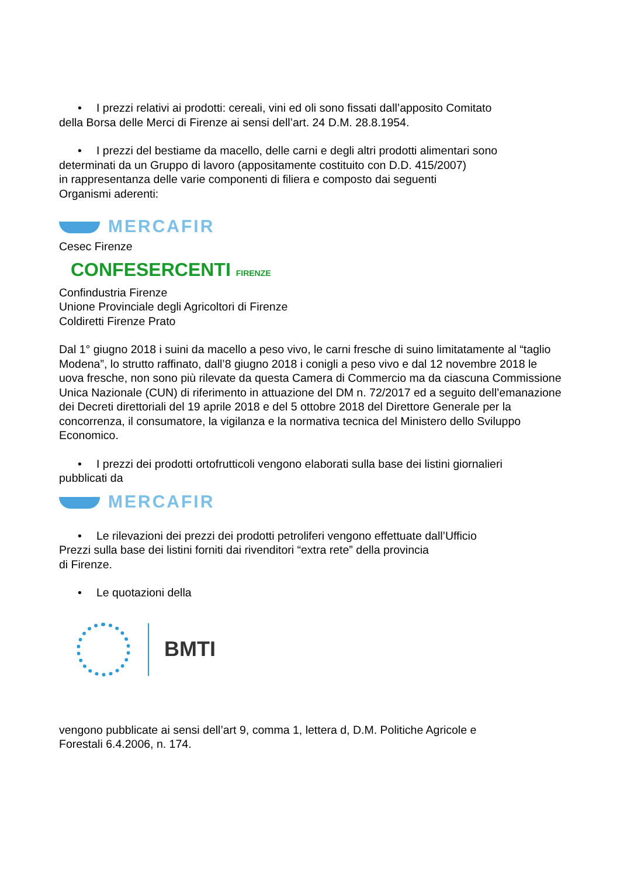• I prezzi relativi ai prodotti: cereali, vini ed oli sono fissati dall’apposito Comitato
della Borsa delle Merci di Firenze ai sensi dell’art. 24 D.M. 28.8.1954.
• I prezzi del bestiame da macello, delle carni e degli altri prodotti alimentari sono
determinati da un Gruppo di lavoro (appositamente costituito con D.D. 415/2007)
in rappresentanza delle varie componenti di filiera e composto dai seguenti
Organismi aderenti:
MERCAFIR
Cesec Firenze
CONFESERCENTI FIRENZE
Confindustria Firenze
Unione Provinciale degli Agricoltori di Firenze
Coldiretti Firenze Prato
Dal 1° giugno 2018 i suini da macello a peso vivo, le carni fresche di suino limitatamente al “taglio Modena”, lo strutto raffinato, dall’8 giugno 2018 i conigli a peso vivo e dal 12 novembre 2018 le uova fresche, non sono più rilevate da questa Camera di Commercio ma da ciascuna Commissione Unica Nazionale (CUN) di riferimento in attuazione del DM n. 72/2017 ed a seguito dell’emanazione dei Decreti direttoriali del 19 aprile 2018 e del 5 ottobre 2018 del Direttore Generale per la concorrenza, il consumatore, la vigilanza e la normativa tecnica del Ministero dello Sviluppo Economico.
• I prezzi dei prodotti ortofrutticoli vengono elaborati sulla base dei listini giornalieri
pubblicati da
MERCAFIR
• Le rilevazioni dei prezzi dei prodotti petroliferi vengono effettuate dall’Ufficio
Prezzi sulla base dei listini forniti dai rivenditori “extra rete” della provincia
di Firenze.
• Le quotazioni della
BMTI
vengono pubblicate ai sensi dell’art 9, comma 1, lettera d, D.M. Politiche Agricole e
Forestali 6.4.2006, n. 174.